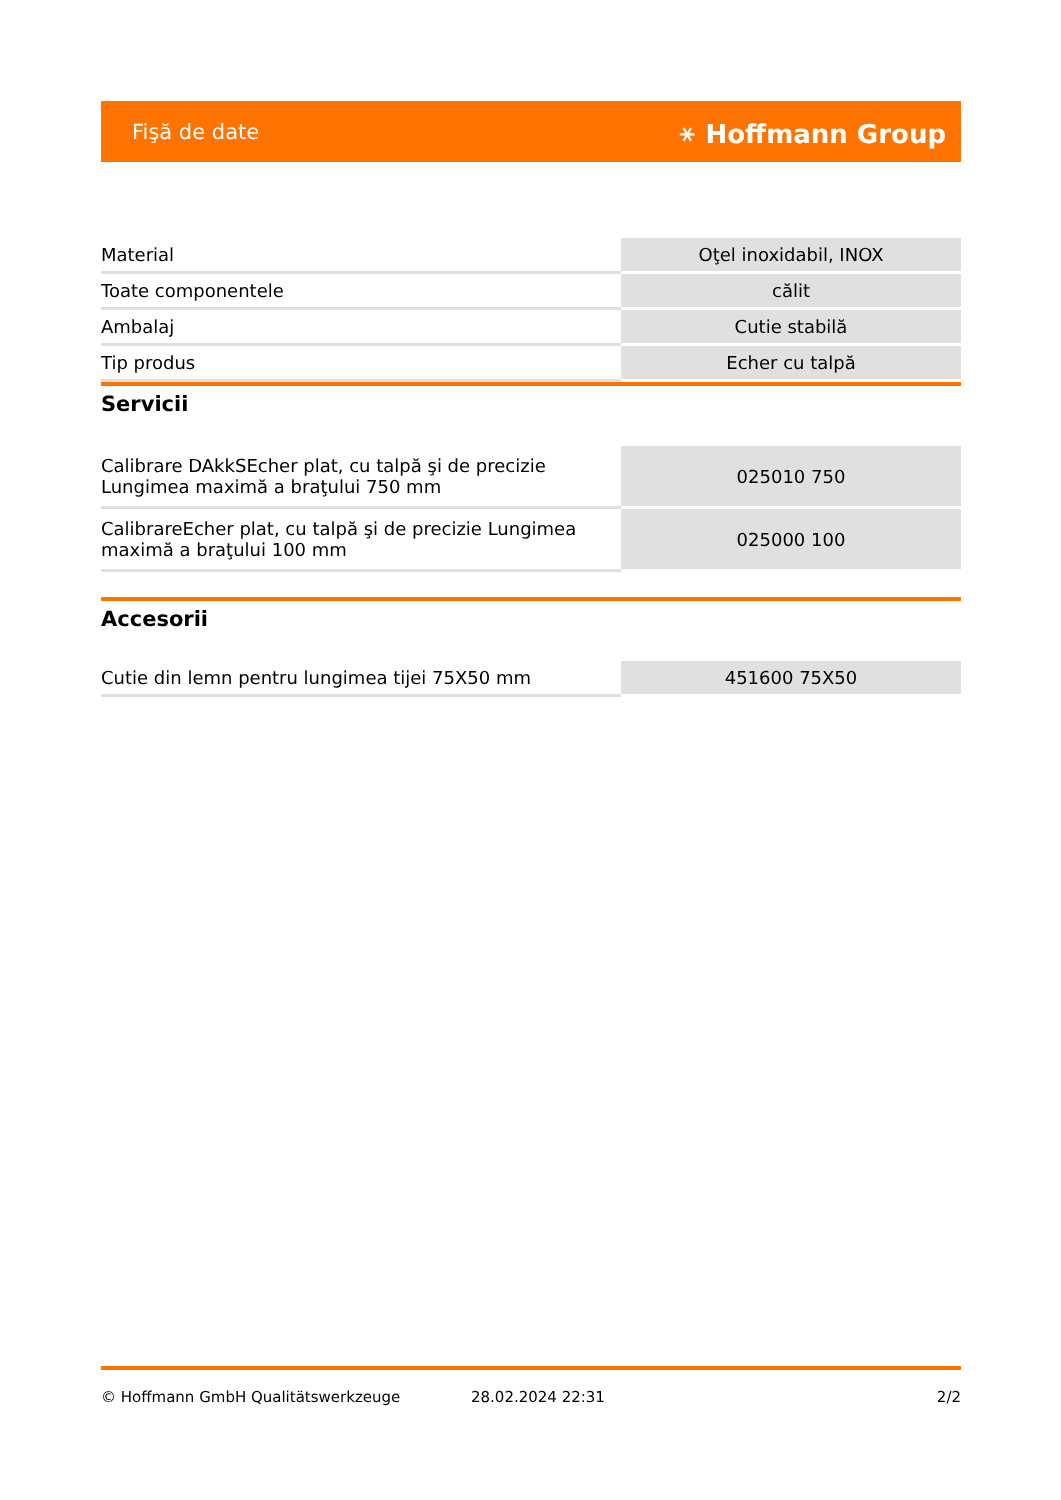Fişă de date ⚹ Hoffmann Group
| Material | Oţel inoxidabil, INOX |
| Toate componentele | călit |
| Ambalaj | Cutie stabilă |
| Tip produs | Echer cu talpă |
Servicii
| Calibrare DAkkSEcher plat, cu talpă şi de precizie Lungimea maximă a braţului 750 mm | 025010 750 |
| CalibrareEcher plat, cu talpă şi de precizie Lungimea maximă a braţului 100 mm | 025000 100 |
Accesorii
| Cutie din lemn pentru lungimea tijei 75X50 mm | 451600 75X50 |
© Hoffmann GmbH Qualitätswerkzeuge 28.02.2024 22:31 2/2